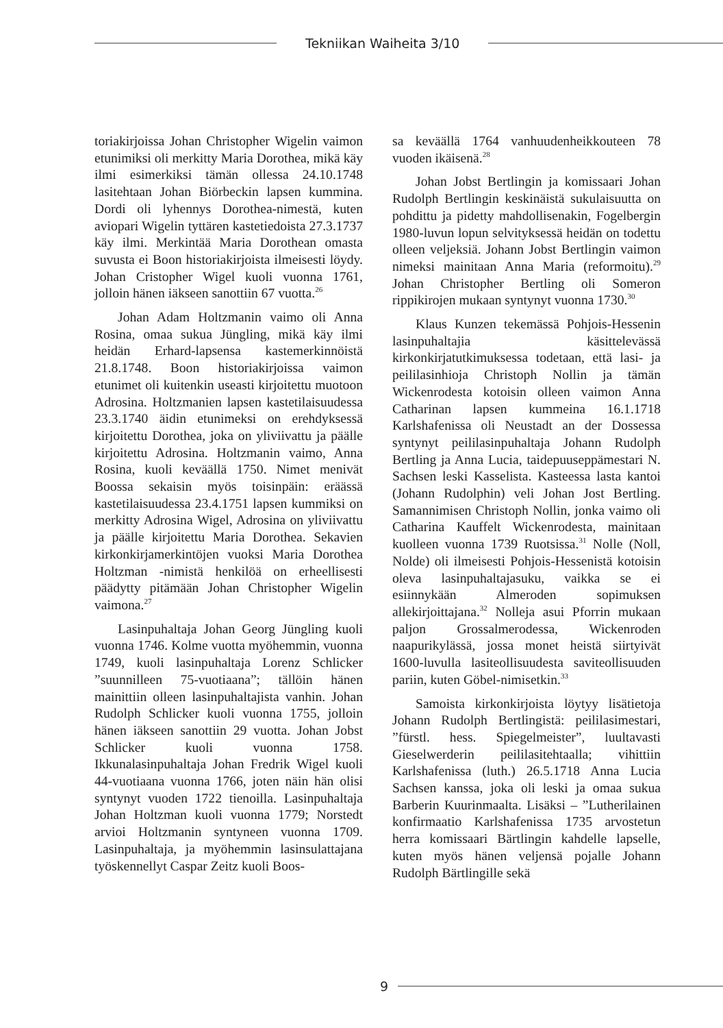Tekniikan Waiheita 3/10
toriakirjoissa Johan Christopher Wigelin vaimon etunimiksi oli merkitty Maria Dorothea, mikä käy ilmi esimerkiksi tämän ollessa 24.10.1748 lasitehtaan Johan Biörbeckin lapsen kummina. Dordi oli lyhennys Dorothea-nimestä, kuten aviopari Wigelin tyttären kastetiedoista 27.3.1737 käy ilmi. Merkintää Maria Dorothean omasta suvusta ei Boon historiakirjoista ilmeisesti löydy. Johan Cristopher Wigel kuoli vuonna 1761, jolloin hänen iäkseen sanottiin 67 vuotta.<sup>26</sup>
Johan Adam Holtzmanin vaimo oli Anna Rosina, omaa sukua Jüngling, mikä käy ilmi heidän Erhard-lapsensa kastemerkinnöistä 21.8.1748. Boon historiakirjoissa vaimon etunimet oli kuitenkin useasti kirjoitettu muotoon Adrosina. Holtzmanien lapsen kastetilaisuudessa 23.3.1740 äidin etunimeksi on erehdyksessä kirjoitettu Dorothea, joka on yliviivattu ja päälle kirjoitettu Adrosina. Holtzmanin vaimo, Anna Rosina, kuoli keväällä 1750. Nimet menivät Boossa sekaisin myös toisinpäin: eräässä kastetilaisuudessa 23.4.1751 lapsen kummiksi on merkitty Adrosina Wigel, Adrosina on yliviivattu ja päälle kirjoitettu Maria Dorothea. Sekavien kirkonkirjamerkintöjen vuoksi Maria Dorothea Holtzman -nimistä henkilöä on erheellisesti päädytty pitämään Johan Christopher Wigelin vaimona.<sup>27</sup>
Lasinpuhaltaja Johan Georg Jüngling kuoli vuonna 1746. Kolme vuotta myöhemmin, vuonna 1749, kuoli lasinpuhaltaja Lorenz Schlicker ”suunnilleen 75-vuotiaana”; tällöin hänen mainittiin olleen lasinpuhaltajista vanhin. Johan Rudolph Schlicker kuoli vuonna 1755, jolloin hänen iäkseen sanottiin 29 vuotta. Johan Jobst Schlicker kuoli vuonna 1758. Ikkunalasinpuhaltaja Johan Fredrik Wigel kuoli 44-vuotiaana vuonna 1766, joten näin hän olisi syntynyt vuoden 1722 tienoilla. Lasinpuhaltaja Johan Holtzman kuoli vuonna 1779; Norstedt arvioi Holtzmanin syntyneen vuonna 1709. Lasinpuhaltaja, ja myöhemmin lasinsulattajana työskennellyt Caspar Zeitz kuoli Boos-
sa keväällä 1764 vanhuudenheikkouteen 78 vuoden ikäisenä.<sup>28</sup>
Johan Jobst Bertlingin ja komissaari Johan Rudolph Bertlingin keskinäistä sukulaisuutta on pohdittu ja pidetty mahdollisenakin, Fogelbergin 1980-luvun lopun selvityksessä heidän on todettu olleen veljeksiä. Johann Jobst Bertlingin vaimon nimeksi mainitaan Anna Maria (reformoitu).<sup>29</sup> Johan Christopher Bertling oli Someron rippikirojen mukaan syntynyt vuonna 1730.<sup>30</sup>
Klaus Kunzen tekemässä Pohjois-Hessenin lasinpuhaltajia käsittelevässä kirkonkirjatutkimuksessa todetaan, että lasi- ja peililasinhioja Christoph Nollin ja tämän Wickenrodesta kotoisin olleen vaimon Anna Catharinan lapsen kummeina 16.1.1718 Karlshafenissa oli Neustadt an der Dossessa syntynyt peililasinpuhaltaja Johann Rudolph Bertling ja Anna Lucia, taidepuuseppämestari N. Sachsen leski Kasselista. Kasteessa lasta kantoi (Johann Rudolphin) veli Johan Jost Bertling. Samannimisen Christoph Nollin, jonka vaimo oli Catharina Kauffelt Wickenrodesta, mainitaan kuolleen vuonna 1739 Ruotsissa.<sup>31</sup> Nolle (Noll, Nolde) oli ilmeisesti Pohjois-Hessenistä kotoisin oleva lasinpuhaltajasuku, vaikka se ei esiinnykään Almeroden sopimuksen allekirjoittajana.<sup>32</sup> Nolleja asui Pforrin mukaan paljon Grossalmerodessa, Wickenroden naapurikylässä, jossa monet heistä siirtyivät 1600-luvulla lasiteollisuudesta saviteollisuuden pariin, kuten Göbel-nimisetkin.<sup>33</sup>
Samoista kirkonkirjoista löytyy lisätietoja Johann Rudolph Bertlingistä: peililasimestari, ”fürstl. hess. Spiegelmeister”, luultavasti Gieselwerderin peililasitehtaalla; vihittiin Karlshafenissa (luth.) 26.5.1718 Anna Lucia Sachsen kanssa, joka oli leski ja omaa sukua Barberin Kuurinmaalta. Lisäksi – ”Lutherilainen konfirmaatio Karlshafenissa 1735 arvostetun herra komissaari Bärtlingin kahdelle lapselle, kuten myös hänen veljensä pojalle Johann Rudolph Bärtlingille sekä
9